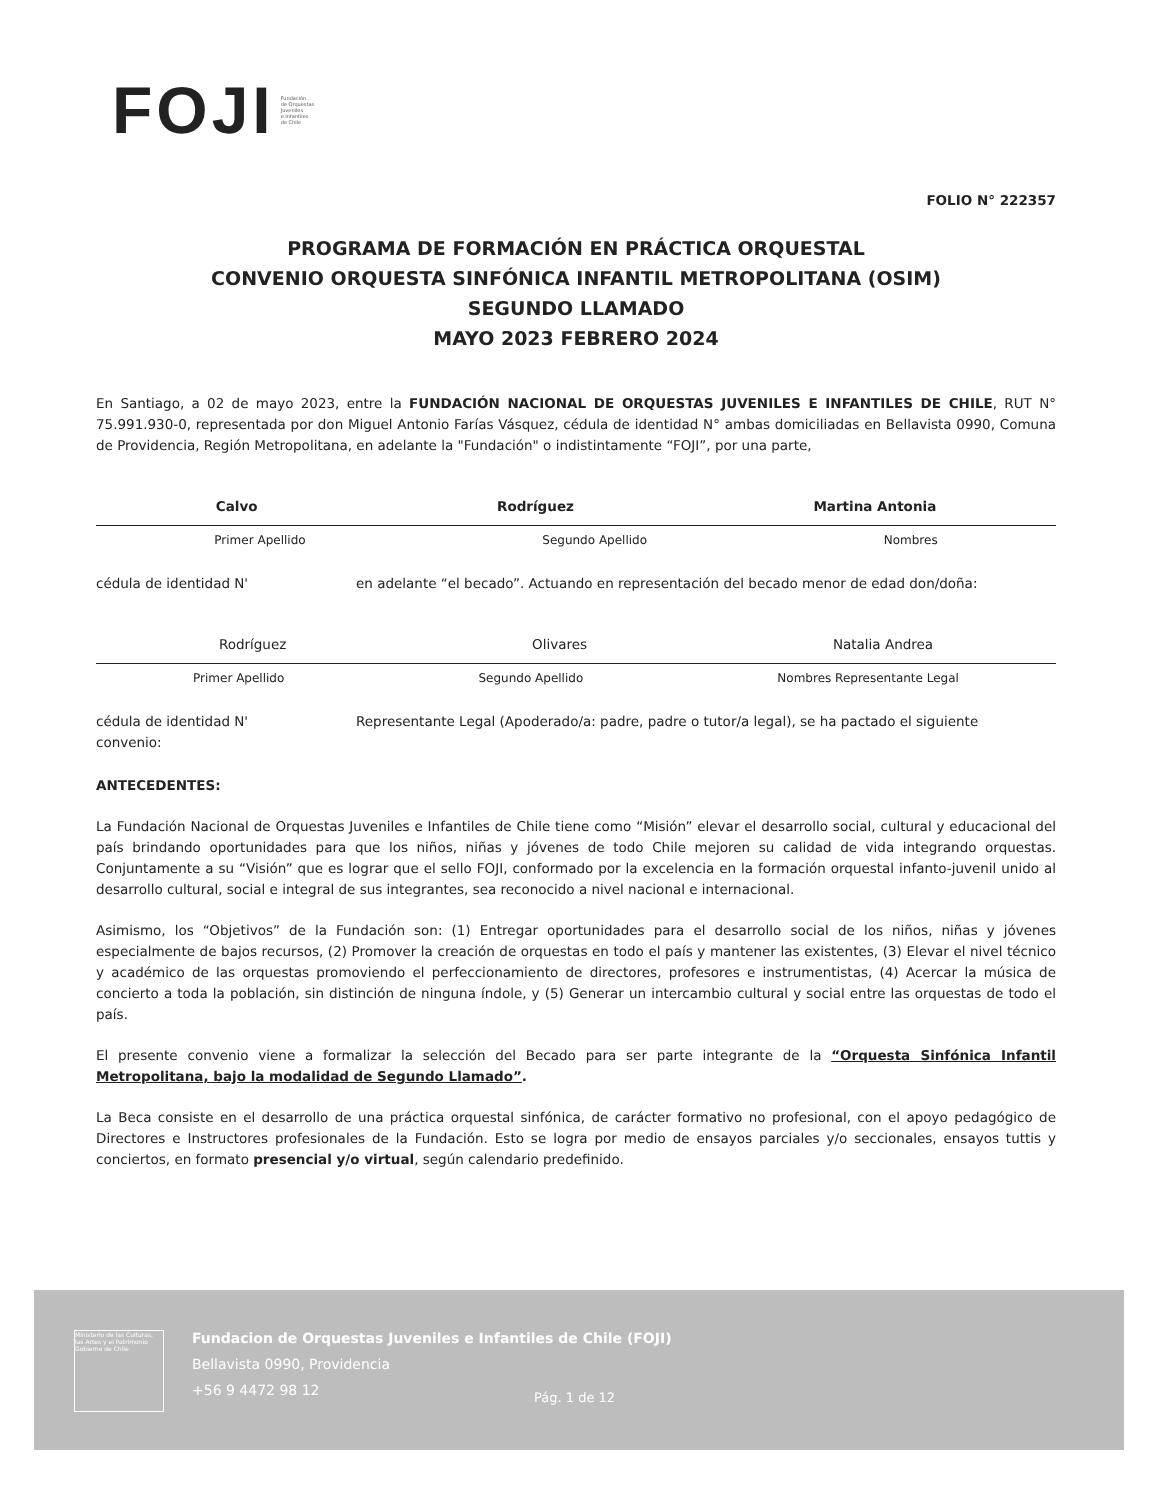FOJI Fundación
de Orquestas
Juveniles
e Infantiles
de Chile
FOLIO N° 222357
PROGRAMA DE FORMACIÓN EN PRÁCTICA ORQUESTAL
CONVENIO ORQUESTA SINFÓNICA INFANTIL METROPOLITANA (OSIM)
SEGUNDO LLAMADO
MAYO 2023 FEBRERO 2024
En Santiago, a 02 de mayo 2023, entre la FUNDACIÓN NACIONAL DE ORQUESTAS JUVENILES E INFANTILES DE CHILE, RUT N° 75.991.930-0, representada por don Miguel Antonio Farías Vásquez, cédula de identidad N° ambas domiciliadas en Bellavista 0990, Comuna de Providencia, Región Metropolitana, en adelante la "Fundación" o indistintamente “FOJI”, por una parte,
Calvo Rodríguez Martina Antonia
Primer Apellido Segundo Apellido Nombres
cédula de identidad N' en adelante “el becado”. Actuando en representación del becado menor de edad don/doña:
Rodríguez Olivares Natalia Andrea
Primer Apellido Segundo Apellido Nombres Representante Legal
cédula de identidad N'
convenio: Representante Legal (Apoderado/a: padre, padre o tutor/a legal), se ha pactado el siguiente
ANTECEDENTES:
La Fundación Nacional de Orquestas Juveniles e Infantiles de Chile tiene como “Misión” elevar el desarrollo social, cultural y educacional del país brindando oportunidades para que los niños, niñas y jóvenes de todo Chile mejoren su calidad de vida integrando orquestas. Conjuntamente a su “Visión” que es lograr que el sello FOJI, conformado por la excelencia en la formación orquestal infanto-juvenil unido al desarrollo cultural, social e integral de sus integrantes, sea reconocido a nivel nacional e internacional.
Asimismo, los “Objetivos” de la Fundación son: (1) Entregar oportunidades para el desarrollo social de los niños, niñas y jóvenes especialmente de bajos recursos, (2) Promover la creación de orquestas en todo el país y mantener las existentes, (3) Elevar el nivel técnico y académico de las orquestas promoviendo el perfeccionamiento de directores, profesores e instrumentistas, (4) Acercar la música de concierto a toda la población, sin distinción de ninguna índole, y (5) Generar un intercambio cultural y social entre las orquestas de todo el país.
El presente convenio viene a formalizar la selección del Becado para ser parte integrante de la “Orquesta Sinfónica Infantil Metropolitana, bajo la modalidad de Segundo Llamado”.
La Beca consiste en el desarrollo de una práctica orquestal sinfónica, de carácter formativo no profesional, con el apoyo pedagógico de Directores e Instructores profesionales de la Fundación. Esto se logra por medio de ensayos parciales y/o seccionales, ensayos tuttis y conciertos, en formato presencial y/o virtual, según calendario predefinido.
Ministerio de las Culturas, las Artes y el Patrimonio
Gobierno de Chile
Fundacion de Orquestas Juveniles e Infantiles de Chile (FOJI)
Bellavista 0990, Providencia
+56 9 4472 98 12
Pág. 1 de 12